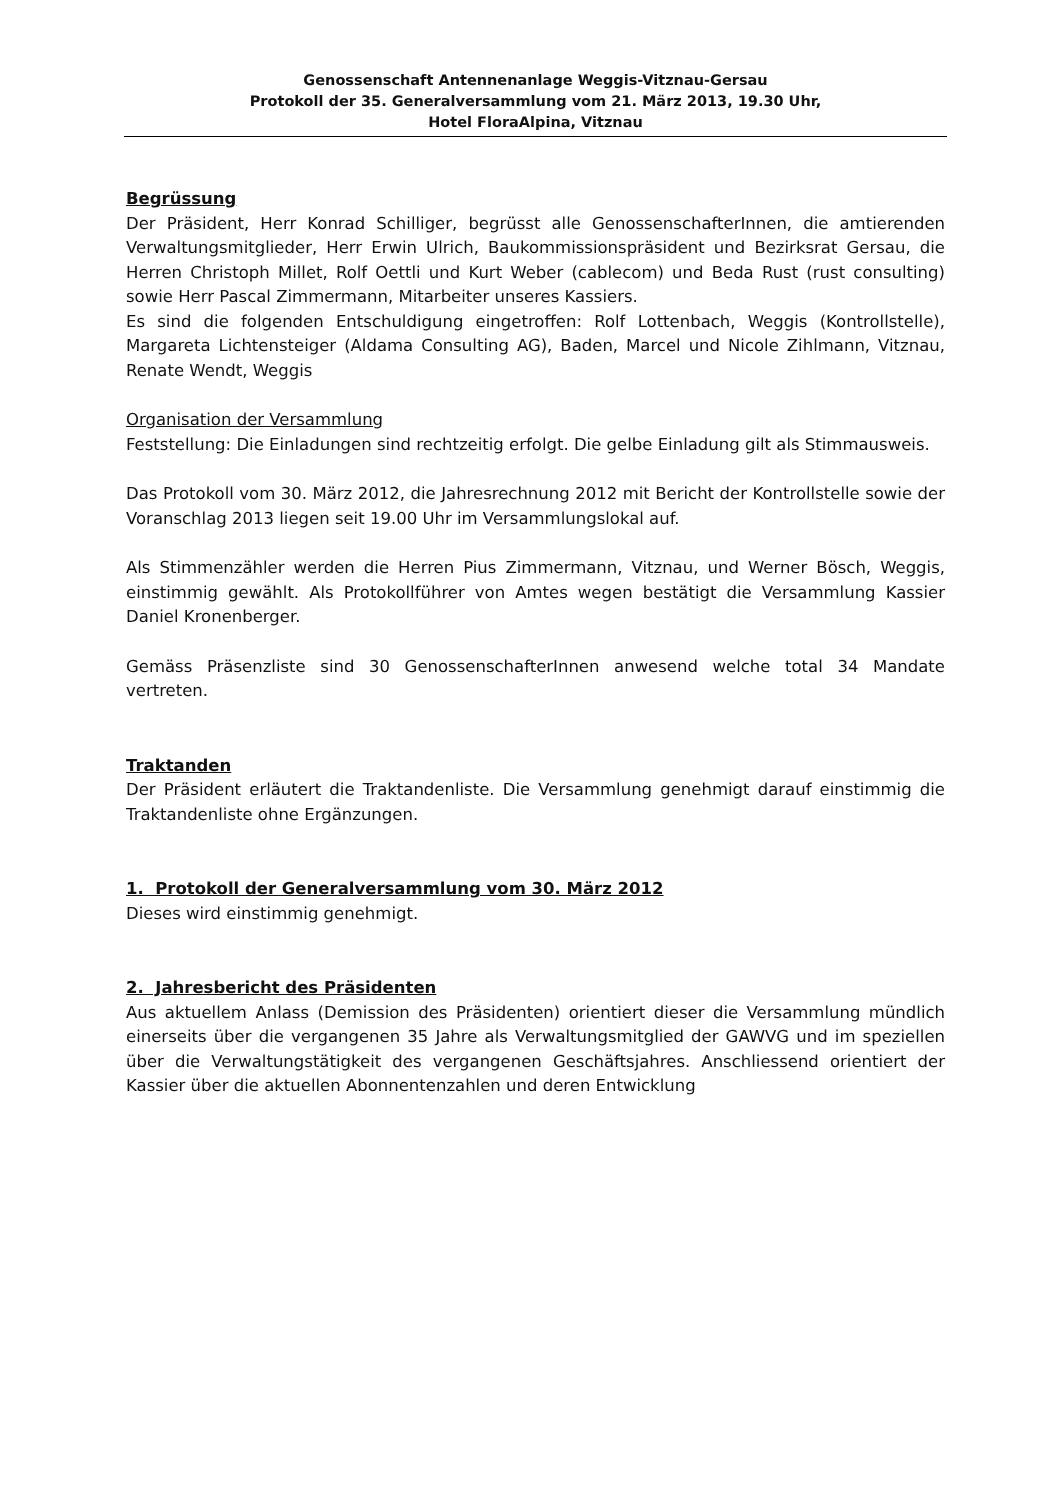Genossenschaft Antennenanlage Weggis-Vitznau-Gersau
Protokoll der 35. Generalversammlung vom 21. März 2013, 19.30 Uhr,
Hotel FloraAlpina, Vitznau
Begrüssung
Der Präsident, Herr Konrad Schilliger, begrüsst alle GenossenschafterInnen, die amtierenden Verwaltungsmitglieder, Herr Erwin Ulrich, Baukommissionspräsident und Bezirksrat Gersau, die Herren Christoph Millet, Rolf Oettli und Kurt Weber (cablecom) und Beda Rust (rust consulting) sowie Herr Pascal Zimmermann, Mitarbeiter unseres Kassiers.
Es sind die folgenden Entschuldigung eingetroffen: Rolf Lottenbach, Weggis (Kontrollstelle), Margareta Lichtensteiger (Aldama Consulting AG), Baden, Marcel und Nicole Zihlmann, Vitznau, Renate Wendt, Weggis
Organisation der Versammlung
Feststellung: Die Einladungen sind rechtzeitig erfolgt. Die gelbe Einladung gilt als Stimmausweis.
Das Protokoll vom 30. März 2012, die Jahresrechnung 2012 mit Bericht der Kontrollstelle sowie der Voranschlag 2013 liegen seit 19.00 Uhr im Versammlungslokal auf.
Als Stimmenzähler werden die Herren Pius Zimmermann, Vitznau, und Werner Bösch, Weggis, einstimmig gewählt. Als Protokollführer von Amtes wegen bestätigt die Versammlung Kassier Daniel Kronenberger.
Gemäss Präsenzliste sind 30 GenossenschafterInnen anwesend welche total 34 Mandate vertreten.
Traktanden
Der Präsident erläutert die Traktandenliste. Die Versammlung genehmigt darauf einstimmig die Traktandenliste ohne Ergänzungen.
1. Protokoll der Generalversammlung vom 30. März 2012
Dieses wird einstimmig genehmigt.
2. Jahresbericht des Präsidenten
Aus aktuellem Anlass (Demission des Präsidenten) orientiert dieser die Versammlung mündlich einerseits über die vergangenen 35 Jahre als Verwaltungsmitglied der GAWVG und im speziellen über die Verwaltungstätigkeit des vergangenen Geschäftsjahres. Anschliessend orientiert der Kassier über die aktuellen Abonnentenzahlen und deren Entwicklung